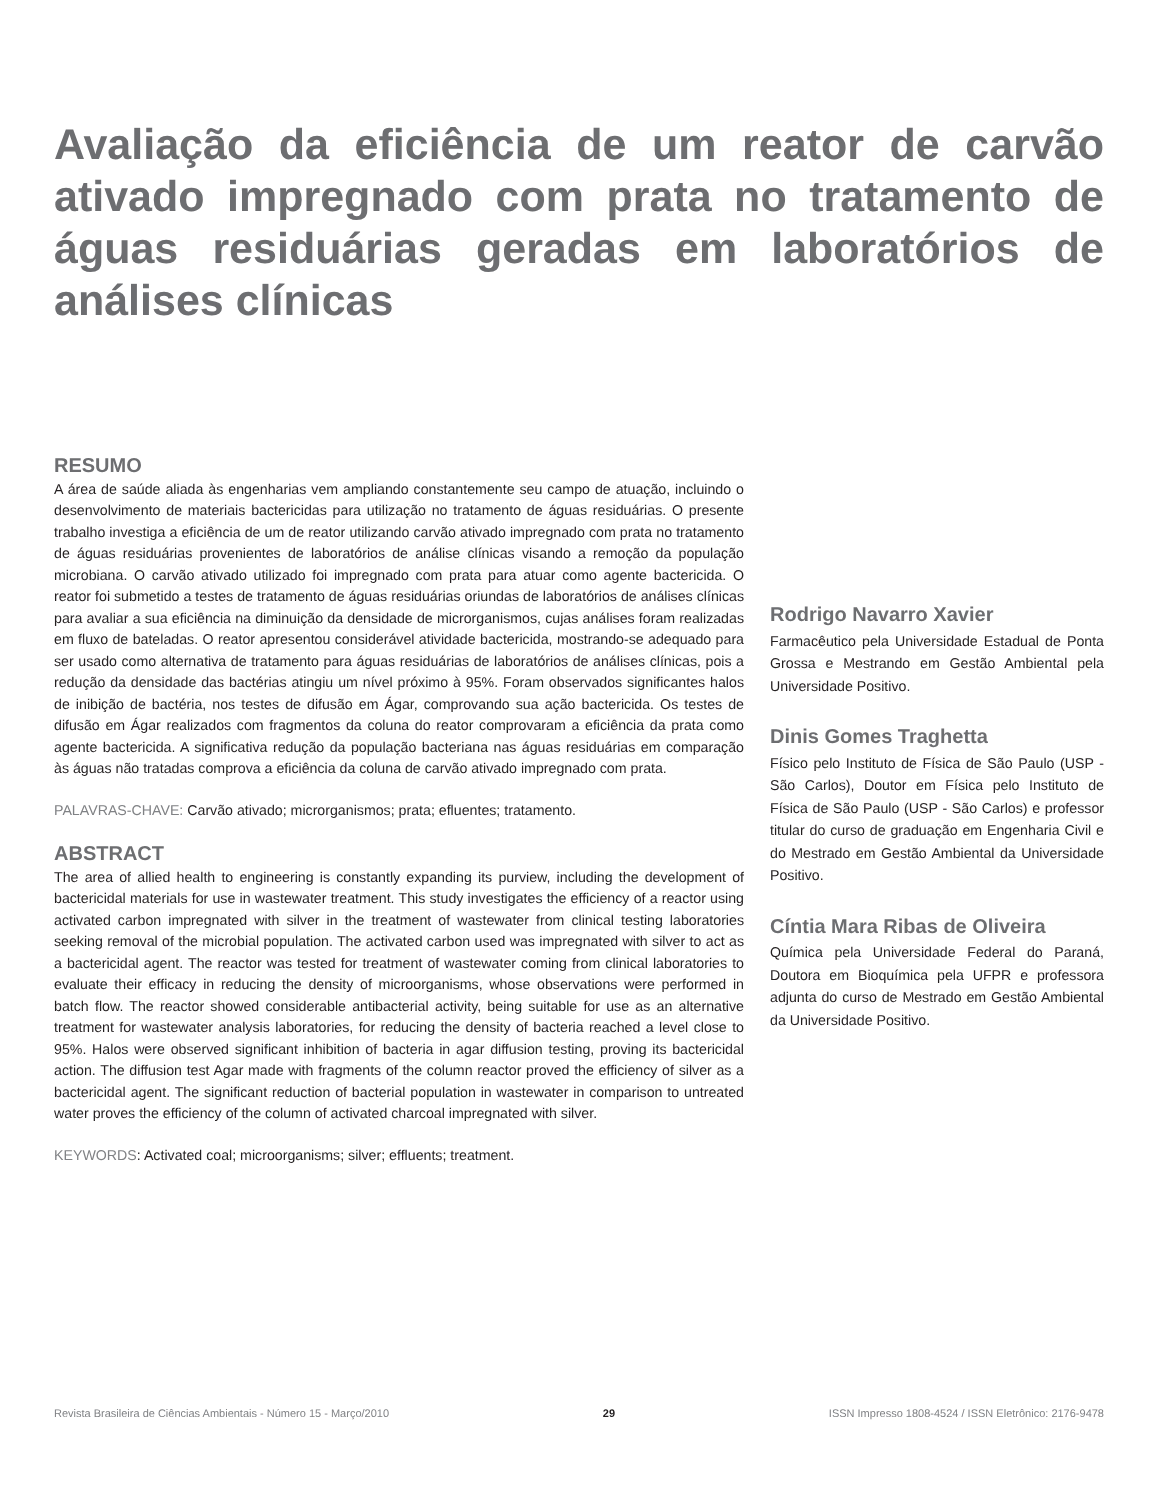Avaliação da eficiência de um reator de carvão ativado impregnado com prata no tratamento de águas residuárias geradas em laboratórios de análises clínicas
RESUMO
A área de saúde aliada às engenharias vem ampliando constantemente seu campo de atuação, incluindo o desenvolvimento de materiais bactericidas para utilização no tratamento de águas residuárias. O presente trabalho investiga a eficiência de um de reator utilizando carvão ativado impregnado com prata no tratamento de águas residuárias provenientes de laboratórios de análise clínicas visando a remoção da população microbiana. O carvão ativado utilizado foi impregnado com prata para atuar como agente bactericida. O reator foi submetido a testes de tratamento de águas residuárias oriundas de laboratórios de análises clínicas para avaliar a sua eficiência na diminuição da densidade de microrganismos, cujas análises foram realizadas em fluxo de bateladas. O reator apresentou considerável atividade bactericida, mostrando-se adequado para ser usado como alternativa de tratamento para águas residuárias de laboratórios de análises clínicas, pois a redução da densidade das bactérias atingiu um nível próximo à 95%. Foram observados significantes halos de inibição de bactéria, nos testes de difusão em Ágar, comprovando sua ação bactericida. Os testes de difusão em Ágar realizados com fragmentos da coluna do reator comprovaram a eficiência da prata como agente bactericida. A significativa redução da população bacteriana nas águas residuárias em comparação às águas não tratadas comprova a eficiência da coluna de carvão ativado impregnado com prata.
PALAVRAS-CHAVE: Carvão ativado; microrganismos; prata; efluentes; tratamento.
ABSTRACT
The area of allied health to engineering is constantly expanding its purview, including the development of bactericidal materials for use in wastewater treatment. This study investigates the efficiency of a reactor using activated carbon impregnated with silver in the treatment of wastewater from clinical testing laboratories seeking removal of the microbial population. The activated carbon used was impregnated with silver to act as a bactericidal agent. The reactor was tested for treatment of wastewater coming from clinical laboratories to evaluate their efficacy in reducing the density of microorganisms, whose observations were performed in batch flow. The reactor showed considerable antibacterial activity, being suitable for use as an alternative treatment for wastewater analysis laboratories, for reducing the density of bacteria reached a level close to 95%. Halos were observed significant inhibition of bacteria in agar diffusion testing, proving its bactericidal action. The diffusion test Agar made with fragments of the column reactor proved the efficiency of silver as a bactericidal agent. The significant reduction of bacterial population in wastewater in comparison to untreated water proves the efficiency of the column of activated charcoal impregnated with silver.
KEYWORDS: Activated coal; microorganisms; silver; effluents; treatment.
Rodrigo Navarro Xavier
Farmacêutico pela Universidade Estadual de Ponta Grossa e Mestrando em Gestão Ambiental pela Universidade Positivo.
Dinis Gomes Traghetta
Físico pelo Instituto de Física de São Paulo (USP - São Carlos), Doutor em Física pelo Instituto de Física de São Paulo (USP - São Carlos) e professor titular do curso de graduação em Engenharia Civil e do Mestrado em Gestão Ambiental da Universidade Positivo.
Cíntia Mara Ribas de Oliveira
Química pela Universidade Federal do Paraná, Doutora em Bioquímica pela UFPR e professora adjunta do curso de Mestrado em Gestão Ambiental da Universidade Positivo.
Revista Brasileira de Ciências Ambientais - Número 15 - Março/2010 29 ISSN Impresso 1808-4524 / ISSN Eletrônico: 2176-9478